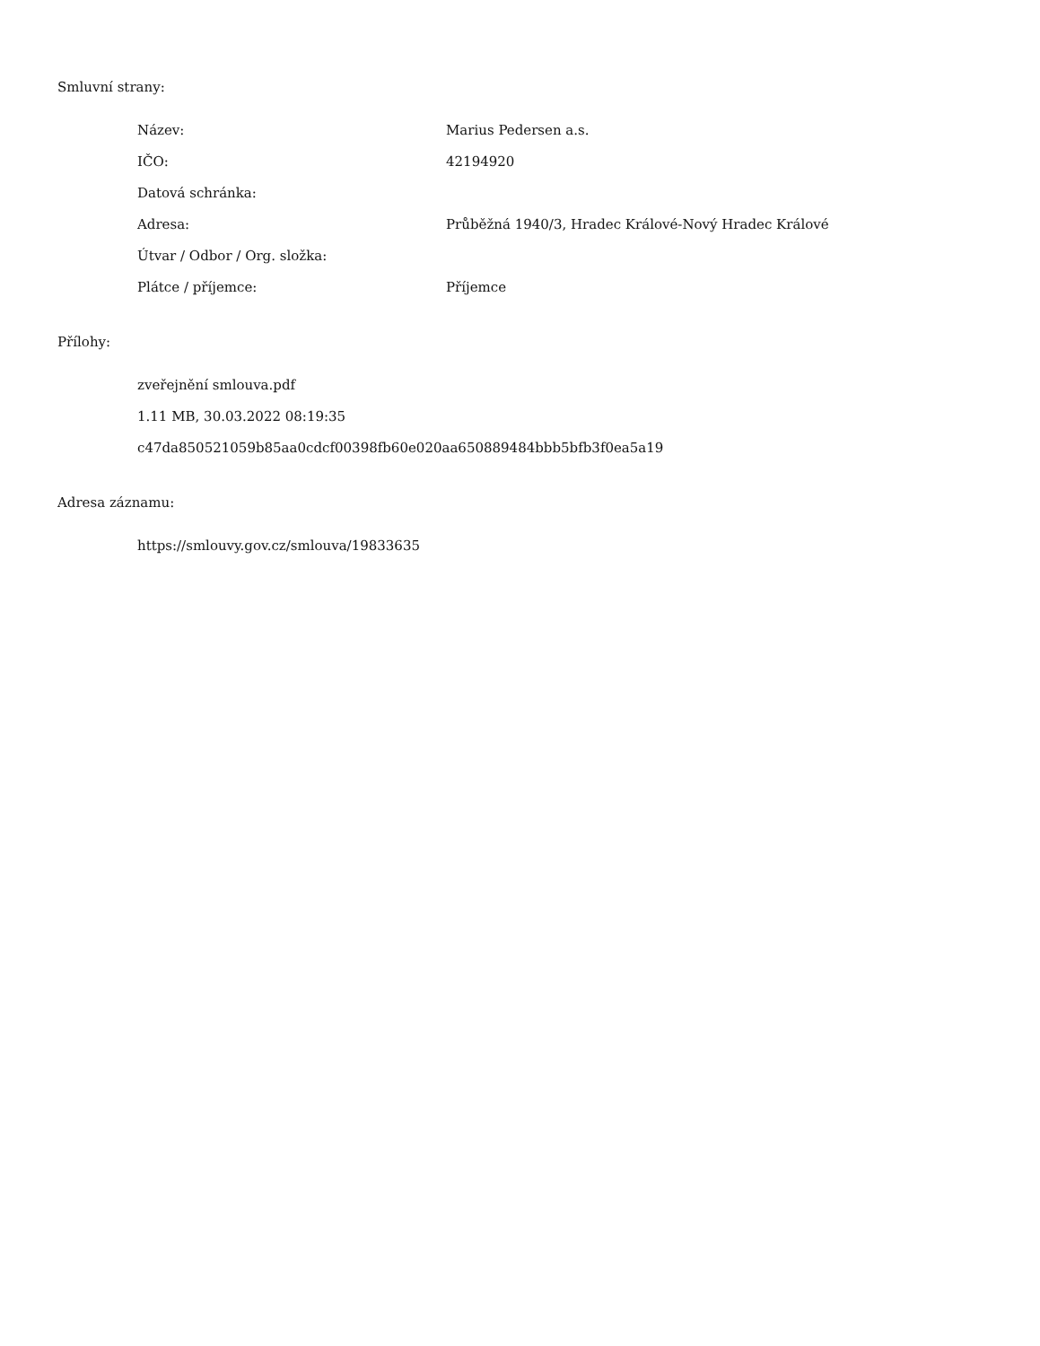Smluvní strany:
| Název: | Marius Pedersen a.s. |
| IČO: | 42194920 |
| Datová schránka: | |
| Adresa: | Průběžná 1940/3, Hradec Králové-Nový Hradec Králové |
| Útvar / Odbor / Org. složka: | |
| Plátce / příjemce: | Příjemce |
Přílohy:
zveřejnění smlouva.pdf
1.11 MB, 30.03.2022 08:19:35
c47da850521059b85aa0cdcf00398fb60e020aa650889484bbb5bfb3f0ea5a19
Adresa záznamu:
https://smlouvy.gov.cz/smlouva/19833635